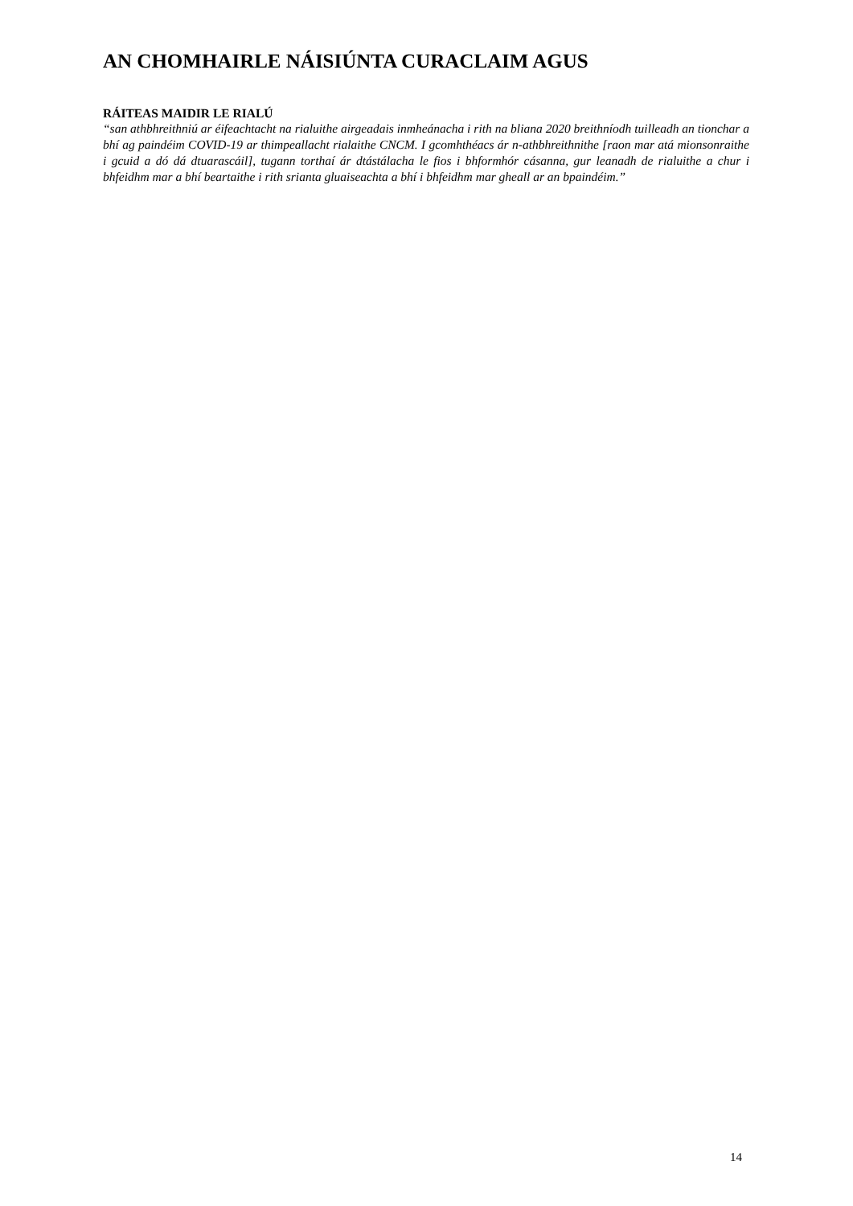AN CHOMHAIRLE NÁISIÚNTA CURACLAIM AGUS
RÁITEAS MAIDIR LE RIALÚ
“san athbhreithniú ar éifeachtacht na rialuithe airgeadais inmheánacha i rith na bliana 2020 breithníodh tuilleadh an tionchar a bhí ag paindéim COVID-19 ar thimpeallacht rialaithe CNCM. I gcomhthéacs ár n-athbhreithnithe [raon mar atá mionsonraithe i gcuid a dó dá dtuarascáil], tugann torthaí ár dtástálacha le fios i bhformhór cásanna, gur leanadh de rialuithe a chur i bhfeidhm mar a bhí beartaithe i rith srianta gluaiseachta a bhí i bhfeidhm mar gheall ar an bpaindéim.”
14